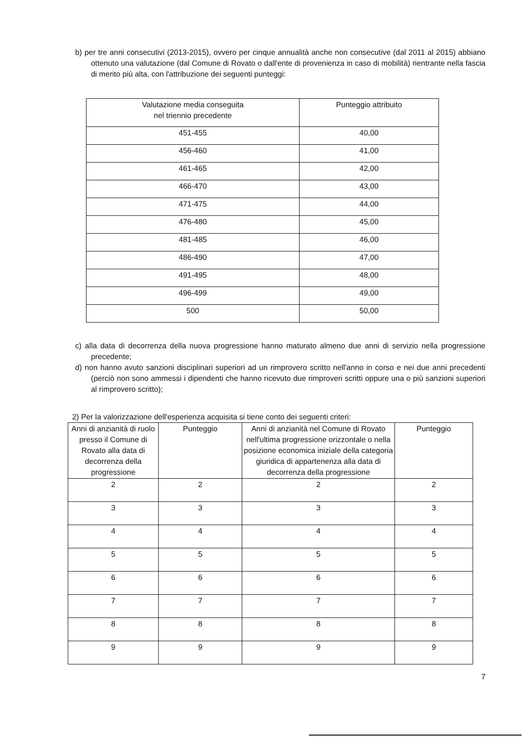b) per tre anni consecutivi (2013-2015), ovvero per cinque annualità anche non consecutive (dal 2011 al 2015) abbiano ottenuto una valutazione (dal Comune di Rovato o dall'ente di provenienza in caso di mobilità) rientrante nella fascia di merito più alta, con l'attribuzione dei seguenti punteggi:
| Valutazione media conseguita nel triennio precedente | Punteggio attribuito |
| 451-455 | 40,00 |
| 456-460 | 41,00 |
| 461-465 | 42,00 |
| 466-470 | 43,00 |
| 471-475 | 44,00 |
| 476-480 | 45,00 |
| 481-485 | 46,00 |
| 486-490 | 47,00 |
| 491-495 | 48,00 |
| 496-499 | 49,00 |
| 500 | 50,00 |
c) alla data di decorrenza della nuova progressione hanno maturato almeno due anni di servizio nella progressione precedente;
d) non hanno avuto sanzioni disciplinari superiori ad un rimprovero scritto nell'anno in corso e nei due anni precedenti (perciò non sono ammessi i dipendenti che hanno ricevuto due rimproveri scritti oppure una o più sanzioni superiori al rimprovero scritto);
2) Per la valorizzazione dell'esperienza acquisita si tiene conto dei seguenti criteri:
| Anni di anzianità di ruolo presso il Comune di Rovato alla data di decorrenza della progressione | Punteggio | Anni di anzianità nel Comune di Rovato nell'ultima progressione orizzontale o nella posizione economica iniziale della categoria giuridica di appartenenza alla data di decorrenza della progressione | Punteggio |
| 2 | 2 | 2 | 2 |
| 3 | 3 | 3 | 3 |
| 4 | 4 | 4 | 4 |
| 5 | 5 | 5 | 5 |
| 6 | 6 | 6 | 6 |
| 7 | 7 | 7 | 7 |
| 8 | 8 | 8 | 8 |
| 9 | 9 | 9 | 9 |
7